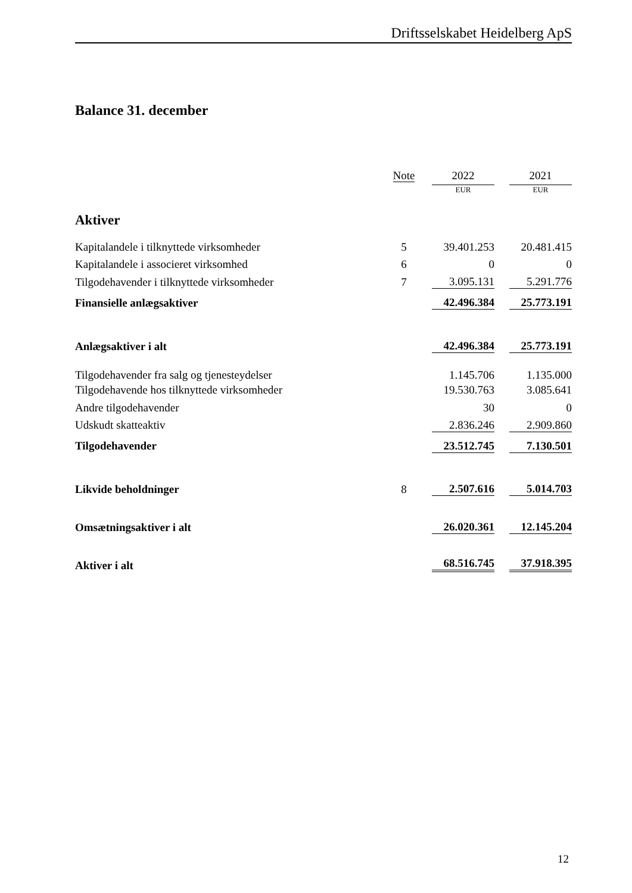Driftsselskabet Heidelberg ApS
Balance 31. december
| | Note | | 2022 | | 2021 |
| --- | --- | --- | --- | --- | --- |
| | | | EUR | | EUR |
| Aktiver | | | | | |
| Kapitalandele i tilknyttede virksomheder | 5 | | 39.401.253 | | 20.481.415 |
| Kapitalandele i associeret virksomhed | 6 | | 0 | | 0 |
| Tilgodehavender i tilknyttede virksomheder | 7 | | 3.095.131 | | 5.291.776 |
| Finansielle anlægsaktiver | | | 42.496.384 | | 25.773.191 |
| Anlægsaktiver i alt | | | 42.496.384 | | 25.773.191 |
| Tilgodehavender fra salg og tjenesteydelser | | | 1.145.706 | | 1.135.000 |
| Tilgodehavende hos tilknyttede virksomheder | | | 19.530.763 | | 3.085.641 |
| Andre tilgodehavender | | | 30 | | 0 |
| Udskudt skatteaktiv | | | 2.836.246 | | 2.909.860 |
| Tilgodehavender | | | 23.512.745 | | 7.130.501 |
| Likvide beholdninger | 8 | | 2.507.616 | | 5.014.703 |
| Omsætningsaktiver i alt | | | 26.020.361 | | 12.145.204 |
| Aktiver i alt | | | 68.516.745 | | 37.918.395 |
12